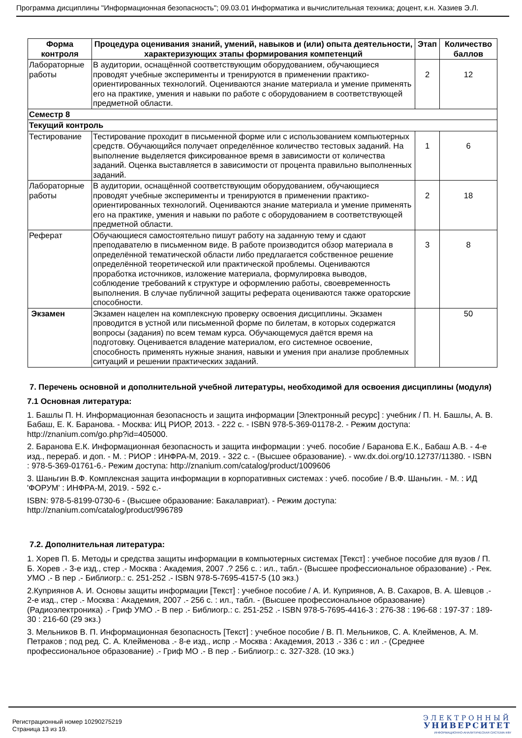Программа дисциплины "Информационная безопасность"; 09.03.01 Информатика и вычислительная техника; доцент, к.н. Хазиев Э.Л.
| Форма контроля | Процедура оценивания знаний, умений, навыков и (или) опыта деятельности, характеризующих этапы формирования компетенций | Этап | Количество баллов |
| --- | --- | --- | --- |
| Лабораторные работы | В аудитории, оснащённой соответствующим оборудованием, обучающиеся проводят учебные эксперименты и тренируются в применении практико-ориентированных технологий. Оцениваются знание материала и умение применять его на практике, умения и навыки по работе с оборудованием в соответствующей предметной области. | 2 | 12 |
| Семестр 8 | | | |
| Текущий контроль | | | |
| Тестирование | Тестирование проходит в письменной форме или с использованием компьютерных средств. Обучающийся получает определённое количество тестовых заданий. На выполнение выделяется фиксированное время в зависимости от количества заданий. Оценка выставляется в зависимости от процента правильно выполненных заданий. | 1 | 6 |
| Лабораторные работы | В аудитории, оснащённой соответствующим оборудованием, обучающиеся проводят учебные эксперименты и тренируются в применении практико-ориентированных технологий. Оцениваются знание материала и умение применять его на практике, умения и навыки по работе с оборудованием в соответствующей предметной области. | 2 | 18 |
| Реферат | Обучающиеся самостоятельно пишут работу на заданную тему и сдают преподавателю в письменном виде. В работе производится обзор материала в определённой тематической области либо предлагается собственное решение определённой теоретической или практической проблемы. Оцениваются проработка источников, изложение материала, формулировка выводов, соблюдение требований к структуре и оформлению работы, своевременность выполнения. В случае публичной защиты реферата оцениваются также ораторские способности. | 3 | 8 |
| Экзамен | Экзамен нацелен на комплексную проверку освоения дисциплины. Экзамен проводится в устной или письменной форме по билетам, в которых содержатся вопросы (задания) по всем темам курса. Обучающемуся даётся время на подготовку. Оценивается владение материалом, его системное освоение, способность применять нужные знания, навыки и умения при анализе проблемных ситуаций и решении практических заданий. | | 50 |
7. Перечень основной и дополнительной учебной литературы, необходимой для освоения дисциплины (модуля)
7.1 Основная литература:
1. Башлы П. Н. Информационная безопасность и защита информации [Электронный ресурс] : учебник / П. Н. Башлы, А. В. Бабаш, Е. К. Баранова. - Москва: ИЦ РИОР, 2013. - 222 с. - ISBN 978-5-369-01178-2. - Режим доступа: http://znanium.com/go.php?id=405000.
2. Баранова Е.К. Информационная безопасность и защита информации : учеб. пособие / Баранова Е.К., Бабаш А.В. - 4-е изд., перераб. и доп. - М. : РИОР : ИНФРА-М, 2019. - 322 с. - (Высшее образование). - ww.dx.doi.org/10.12737/11380. - ISBN : 978-5-369-01761-6.- Режим доступа: http://znanium.com/catalog/product/1009606
3. Шаньгин В.Ф. Комплексная защита информации в корпоративных системах : учеб. пособие / В.Ф. Шаньгин. - М. : ИД 'ФОРУМ' : ИНФРА-М, 2019. - 592 с.-
ISBN: 978-5-8199-0730-6 - (Высшее образование: Бакалавриат). - Режим доступа: http://znanium.com/catalog/product/996789
7.2. Дополнительная литература:
1. Хорев П. Б. Методы и средства защиты информации в компьютерных системах [Текст] : учебное пособие для вузов / П. Б. Хорев .- 3-е изд., стер .- Москва : Академия, 2007 .? 256 с. : ил., табл.- (Высшее профессиональное образование) .- Рек. УМО .- В пер .- Библиогр.: с. 251-252 .- ISBN 978-5-7695-4157-5 (10 экз.)
2.Куприянов А. И. Основы защиты информации [Текст] : учебное пособие / А. И. Куприянов, А. В. Сахаров, В. А. Шевцов .- 2-е изд., стер .- Москва : Академия, 2007 .- 256 с. : ил., табл. - (Высшее профессиональное образование) (Радиоэлектроника) .- Гриф УМО .- В пер .- Библиогр.: с. 251-252 .- ISBN 978-5-7695-4416-3 : 276-38 : 196-68 : 197-37 : 189-30 : 216-60 (29 экз.)
3. Мельников В. П. Информационная безопасность [Текст] : учебное пособие / В. П. Мельников, С. А. Клейменов, А. М. Петраков ; под ред. С. А. Клейменова .- 8-е изд., испр .- Москва : Академия, 2013 .- 336 с : ил .- (Среднее профессиональное образование) .- Гриф МО .- В пер .- Библиогр.: с. 327-328. (10 экз.)
Регистрационный номер 10290275219
Страница 13 из 19.
ЭЛЕКТРОННЫЙ
УНИВЕРСИТЕТ
ИНФОРМАЦИОННО-АНАЛИТИЧЕСКАЯ СИСТЕМА КФУ